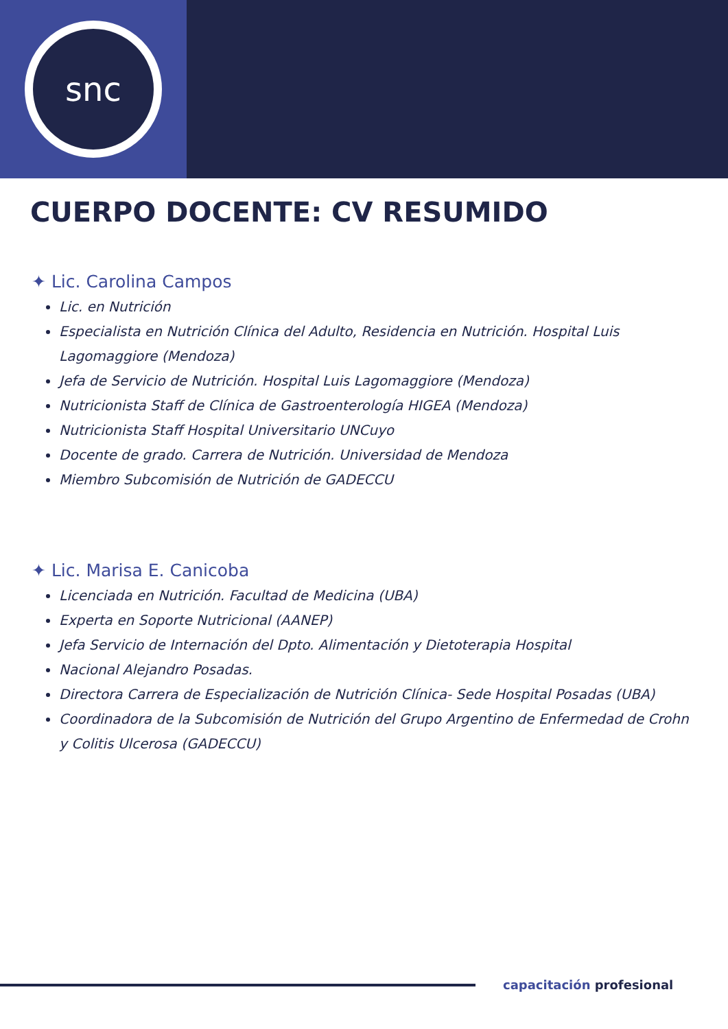snc
CUERPO DOCENTE: CV RESUMIDO
✦ Lic. Carolina Campos
Lic. en Nutrición
Especialista en Nutrición Clínica del Adulto, Residencia en Nutrición. Hospital Luis Lagomaggiore (Mendoza)
Jefa de Servicio de Nutrición. Hospital Luis Lagomaggiore (Mendoza)
Nutricionista Staff de Clínica de Gastroenterología HIGEA (Mendoza)
Nutricionista Staff Hospital Universitario UNCuyo
Docente de grado. Carrera de Nutrición. Universidad de Mendoza
Miembro Subcomisión de Nutrición de GADECCU
✦ Lic. Marisa E. Canicoba
Licenciada en Nutrición. Facultad de Medicina (UBA)
Experta en Soporte Nutricional (AANEP)
Jefa Servicio de Internación del Dpto. Alimentación y Dietoterapia Hospital
Nacional Alejandro Posadas.
Directora Carrera de Especialización de Nutrición Clínica- Sede Hospital Posadas (UBA)
Coordinadora de la Subcomisión de Nutrición del Grupo Argentino de Enfermedad de Crohn y Colitis Ulcerosa (GADECCU)
capacitación profesional